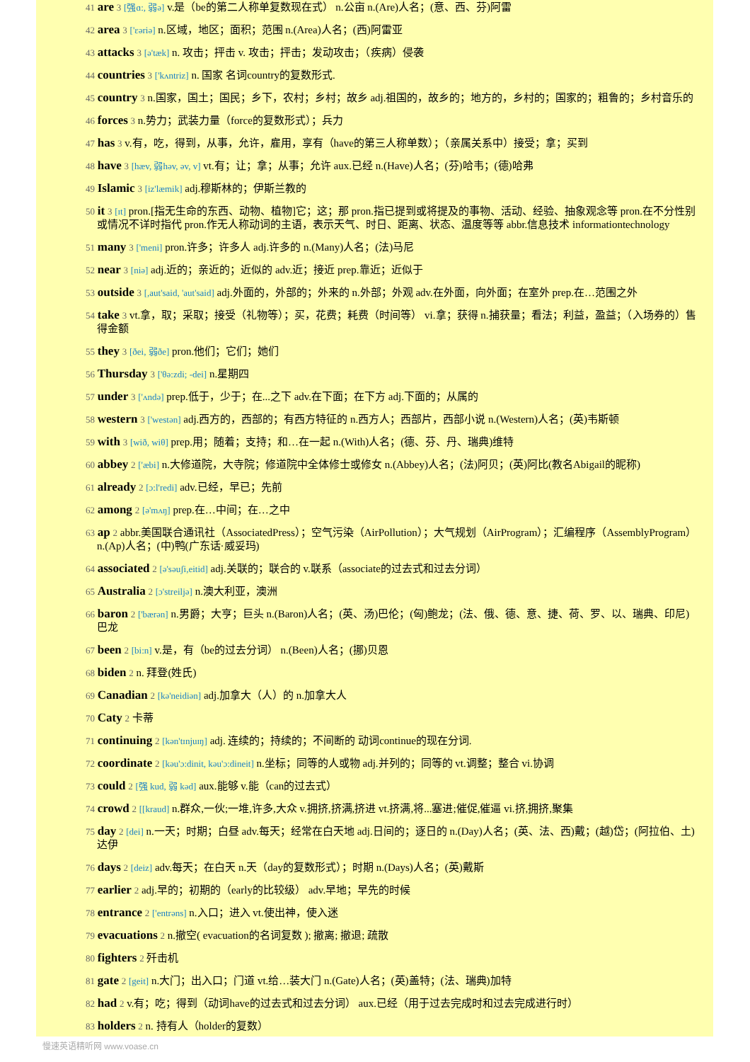41 are 3 [强ɑ:, 弱ə] v.是（be的第二人称单复数现在式） n.公亩 n.(Are)人名；(意、西、芬)阿雷
42 area 3 ['ɛəriə] n.区域，地区；面积；范围 n.(Area)人名；(西)阿雷亚
43 attacks 3 [ə'tæk] n. 攻击；抨击 v. 攻击；抨击；发动攻击；（疾病）侵袭
44 countries 3 ['kʌntriz] n. 国家 名词country的复数形式.
45 country 3 n.国家，国土；国民；乡下，农村；乡村；故乡 adj.祖国的，故乡的；地方的，乡村的；国家的；粗鲁的；乡村音乐的
46 forces 3 n.势力；武装力量（force的复数形式）；兵力
47 has 3 v.有，吃，得到，从事，允许，雇用，享有（have的第三人称单数）；（亲属关系中）接受；拿；买到
48 have 3 [hæv, 弱həv, əv, v] vt.有；让；拿；从事；允许 aux.已经 n.(Have)人名；(芬)哈韦；(德)哈弗
49 Islamic 3 [iz'læmik] adj.穆斯林的；伊斯兰教的
50 it 3 [ɪt] pron.[指无生命的东西、动物、植物]它；这；那 pron.指已提到或将提及的事物、活动、经验、抽象观念等 pron.在不分性别或情况不详时指代 pron.作无人称动词的主语，表示天气、时日、距离、状态、温度等等 abbr.信息技术 informationtechnology
51 many 3 ['meni] pron.许多；许多人 adj.许多的 n.(Many)人名；(法)马尼
52 near 3 [niə] adj.近的；亲近的；近似的 adv.近；接近 prep.靠近；近似于
53 outside 3 [,aut'said, 'aut'said] adj.外面的，外部的；外来的 n.外部；外观 adv.在外面，向外面；在室外 prep.在…范围之外
54 take 3 vt.拿，取；采取；接受（礼物等）；买，花费；耗费（时间等） vi.拿；获得 n.捕获量；看法；利益，盈益；（入场券的）售得金额
55 they 3 [ðei, 弱ðe] pron.他们；它们；她们
56 Thursday 3 ['θə:zdi; -dei] n.星期四
57 under 3 ['ʌndə] prep.低于，少于；在...之下 adv.在下面；在下方 adj.下面的；从属的
58 western 3 ['westən] adj.西方的，西部的；有西方特征的 n.西方人；西部片，西部小说 n.(Western)人名；(英)韦斯顿
59 with 3 [wið, wiθ] prep.用；随着；支持；和…在一起 n.(With)人名；(德、芬、丹、瑞典)维特
60 abbey 2 ['æbi] n.大修道院，大寺院；修道院中全体修士或修女 n.(Abbey)人名；(法)阿贝；(英)阿比(教名Abigail的昵称)
61 already 2 [ɔ:l'redi] adv.已经，早已；先前
62 among 2 [ə'mʌŋ] prep.在…中间；在…之中
63 ap 2 abbr.美国联合通讯社（AssociatedPress）；空气污染（AirPollution）；大气规划（AirProgram）；汇编程序（AssemblyProgram） n.(Ap)人名；(中)鸭(广东话·威妥玛)
64 associated 2 [ə'səuʃi,eitid] adj.关联的；联合的 v.联系（associate的过去式和过去分词）
65 Australia 2 [ɔ'streiljə] n.澳大利亚，澳洲
66 baron 2 ['bærən] n.男爵；大亨；巨头 n.(Baron)人名；(英、汤)巴伦；(匈)鲍龙；(法、俄、德、意、捷、荷、罗、以、瑞典、印尼)巴龙
67 been 2 [bi:n] v.是，有（be的过去分词） n.(Been)人名；(挪)贝恩
68 biden 2 n. 拜登(姓氏)
69 Canadian 2 [kə'neidiən] adj.加拿大（人）的 n.加拿大人
70 Caty 2 卡蒂
71 continuing 2 [kən'tɪnjuɪŋ] adj. 连续的；持续的；不间断的 动词continue的现在分词.
72 coordinate 2 [kəu'ɔ:dinit, kəu'ɔ:dineit] n.坐标；同等的人或物 adj.并列的；同等的 vt.调整；整合 vi.协调
73 could 2 [强 kud, 弱 kəd] aux.能够 v.能（can的过去式）
74 crowd 2 [[kraud] n.群众,一伙;一堆,许多,大众 v.拥挤,挤满,挤进 vt.挤满,将...塞进;催促,催逼 vi.挤,拥挤,聚集
75 day 2 [dei] n.一天；时期；白昼 adv.每天；经常在白天地 adj.日间的；逐日的 n.(Day)人名；(英、法、西)戴；(越)岱；(阿拉伯、土)达伊
76 days 2 [deiz] adv.每天；在白天 n.天（day的复数形式）；时期 n.(Days)人名；(英)戴斯
77 earlier 2 adj.早的；初期的（early的比较级） adv.早地；早先的时候
78 entrance 2 ['entrəns] n.入口；进入 vt.使出神，使入迷
79 evacuations 2 n.撤空( evacuation的名词复数 ); 撤离; 撤退; 疏散
80 fighters 2 歼击机
81 gate 2 [geit] n.大门；出入口；门道 vt.给…装大门 n.(Gate)人名；(英)盖特；(法、瑞典)加特
82 had 2 v.有；吃；得到（动词have的过去式和过去分词） aux.已经（用于过去完成时和过去完成进行时）
83 holders 2 n. 持有人（holder的复数）
慢速英语精听网 www.voase.cn